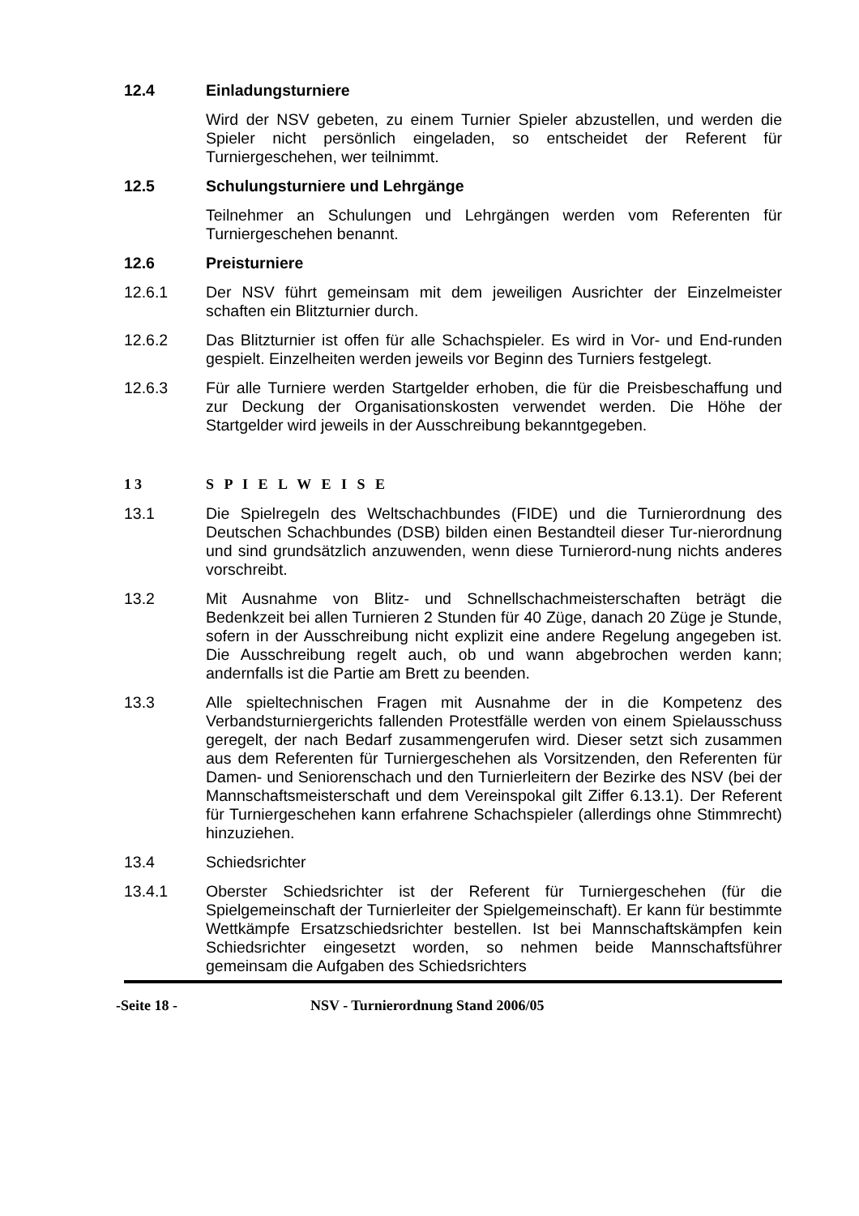12.4 Einladungsturniere
Wird der NSV gebeten, zu einem Turnier Spieler abzustellen, und werden die Spieler nicht persönlich eingeladen, so entscheidet der Referent für Turniergeschehen, wer teilnimmt.
12.5 Schulungsturniere und Lehrgänge
Teilnehmer an Schulungen und Lehrgängen werden vom Referenten für Turniergeschehen benannt.
12.6 Preisturniere
12.6.1 Der NSV führt gemeinsam mit dem jeweiligen Ausrichter der Einzelmeister schaften ein Blitzturnier durch.
12.6.2 Das Blitzturnier ist offen für alle Schachspieler. Es wird in Vor- und End-runden gespielt. Einzelheiten werden jeweils vor Beginn des Turniers festgelegt.
12.6.3 Für alle Turniere werden Startgelder erhoben, die für die Preisbeschaffung und zur Deckung der Organisationskosten verwendet werden. Die Höhe der Startgelder wird jeweils in der Ausschreibung bekanntgegeben.
13 S P I E L W E I S E
13.1 Die Spielregeln des Weltschachbundes (FIDE) und die Turnierordnung des Deutschen Schachbundes (DSB) bilden einen Bestandteil dieser Tur-nierordnung und sind grundsätzlich anzuwenden, wenn diese Turnierord-nung nichts anderes vorschreibt.
13.2 Mit Ausnahme von Blitz- und Schnellschachmeisterschaften beträgt die Bedenkzeit bei allen Turnieren 2 Stunden für 40 Züge, danach 20 Züge je Stunde, sofern in der Ausschreibung nicht explizit eine andere Regelung angegeben ist. Die Ausschreibung regelt auch, ob und wann abgebrochen werden kann; andernfalls ist die Partie am Brett zu beenden.
13.3 Alle spieltechnischen Fragen mit Ausnahme der in die Kompetenz des Verbandsturniergerichts fallenden Protestfälle werden von einem Spielausschuss geregelt, der nach Bedarf zusammengerufen wird. Dieser setzt sich zusammen aus dem Referenten für Turniergeschehen als Vorsitzenden, den Referenten für Damen- und Seniorenschach und den Turnierleitern der Bezirke des NSV (bei der Mannschaftsmeisterschaft und dem Vereinspokal gilt Ziffer 6.13.1). Der Referent für Turniergeschehen kann erfahrene Schachspieler (allerdings ohne Stimmrecht) hinzuziehen.
13.4 Schiedsrichter
13.4.1 Oberster Schiedsrichter ist der Referent für Turniergeschehen (für die Spielgemeinschaft der Turnierleiter der Spielgemeinschaft). Er kann für bestimmte Wettkämpfe Ersatzschiedsrichter bestellen. Ist bei Mannschaftskämpfen kein Schiedsrichter eingesetzt worden, so nehmen beide Mannschaftsführer gemeinsam die Aufgaben des Schiedsrichters
-Seite 18 - NSV - Turnierordnung Stand 2006/05